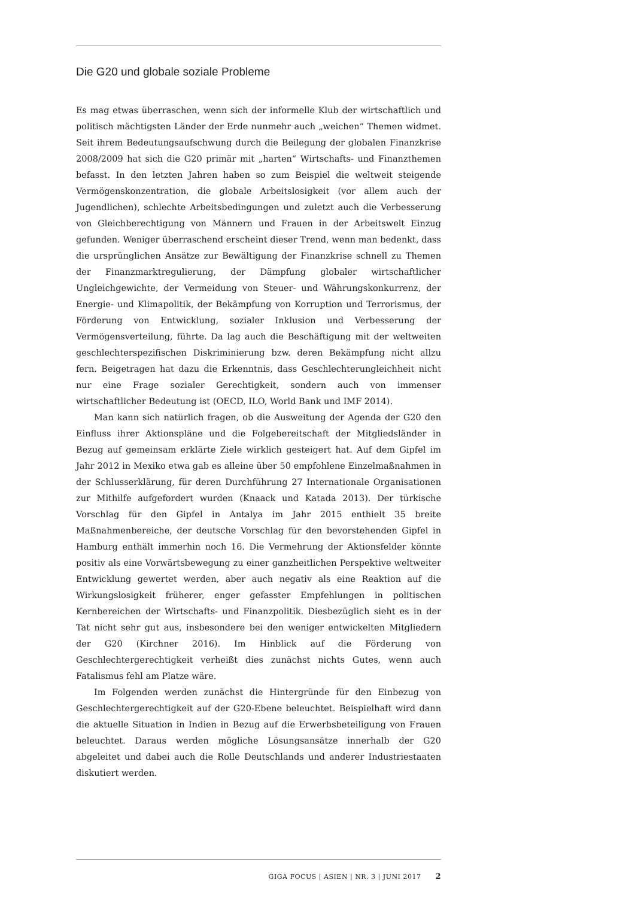Die G20 und globale soziale Probleme
Es mag etwas überraschen, wenn sich der informelle Klub der wirtschaftlich und politisch mächtigsten Länder der Erde nunmehr auch „weichen“ Themen widmet. Seit ihrem Bedeutungsaufschwung durch die Beilegung der globalen Finanzkrise 2008/2009 hat sich die G20 primär mit „harten“ Wirtschafts- und Finanzthemen befasst. In den letzten Jahren haben so zum Beispiel die weltweit steigende Vermögenskonzentration, die globale Arbeitslosigkeit (vor allem auch der Jugendlichen), schlechte Arbeitsbedingungen und zuletzt auch die Verbesserung von Gleichberechtigung von Männern und Frauen in der Arbeitswelt Einzug gefunden. Weniger überraschend erscheint dieser Trend, wenn man bedenkt, dass die ursprünglichen Ansätze zur Bewältigung der Finanzkrise schnell zu Themen der Finanzmarktregulierung, der Dämpfung globaler wirtschaftlicher Ungleichgewichte, der Vermeidung von Steuer- und Währungskonkurrenz, der Energie- und Klimapolitik, der Bekämpfung von Korruption und Terrorismus, der Förderung von Entwicklung, sozialer Inklusion und Verbesserung der Vermögensverteilung, führte. Da lag auch die Beschäftigung mit der weltweiten geschlechterspezifischen Diskriminierung bzw. deren Bekämpfung nicht allzu fern. Beigetragen hat dazu die Erkenntnis, dass Geschlechterungleichheit nicht nur eine Frage sozialer Gerechtigkeit, sondern auch von immenser wirtschaftlicher Bedeutung ist (OECD, ILO, World Bank und IMF 2014).
Man kann sich natürlich fragen, ob die Ausweitung der Agenda der G20 den Einfluss ihrer Aktionspläne und die Folgebereitschaft der Mitgliedsländer in Bezug auf gemeinsam erklärte Ziele wirklich gesteigert hat. Auf dem Gipfel im Jahr 2012 in Mexiko etwa gab es alleine über 50 empfohlene Einzelmaßnahmen in der Schlusserklärung, für deren Durchführung 27 Internationale Organisationen zur Mithilfe aufgefordert wurden (Knaack und Katada 2013). Der türkische Vorschlag für den Gipfel in Antalya im Jahr 2015 enthielt 35 breite Maßnahmenbereiche, der deutsche Vorschlag für den bevorstehenden Gipfel in Hamburg enthält immerhin noch 16. Die Vermehrung der Aktionsfelder könnte positiv als eine Vorwärtsbewegung zu einer ganzheitlichen Perspektive weltweiter Entwicklung gewertet werden, aber auch negativ als eine Reaktion auf die Wirkungslosigkeit früherer, enger gefasster Empfehlungen in politischen Kernbereichen der Wirtschafts- und Finanzpolitik. Diesbezüglich sieht es in der Tat nicht sehr gut aus, insbesondere bei den weniger entwickelten Mitgliedern der G20 (Kirchner 2016). Im Hinblick auf die Förderung von Geschlechtergerechtigkeit verheißt dies zunächst nichts Gutes, wenn auch Fatalismus fehl am Platze wäre.
Im Folgenden werden zunächst die Hintergründe für den Einbezug von Geschlechtergerechtigkeit auf der G20-Ebene beleuchtet. Beispielhaft wird dann die aktuelle Situation in Indien in Bezug auf die Erwerbsbeteiligung von Frauen beleuchtet. Daraus werden mögliche Lösungsansätze innerhalb der G20 abgeleitet und dabei auch die Rolle Deutschlands und anderer Industriestaaten diskutiert werden.
GIGA FOCUS | ASIEN | NR. 3 | JUNI 2017 2